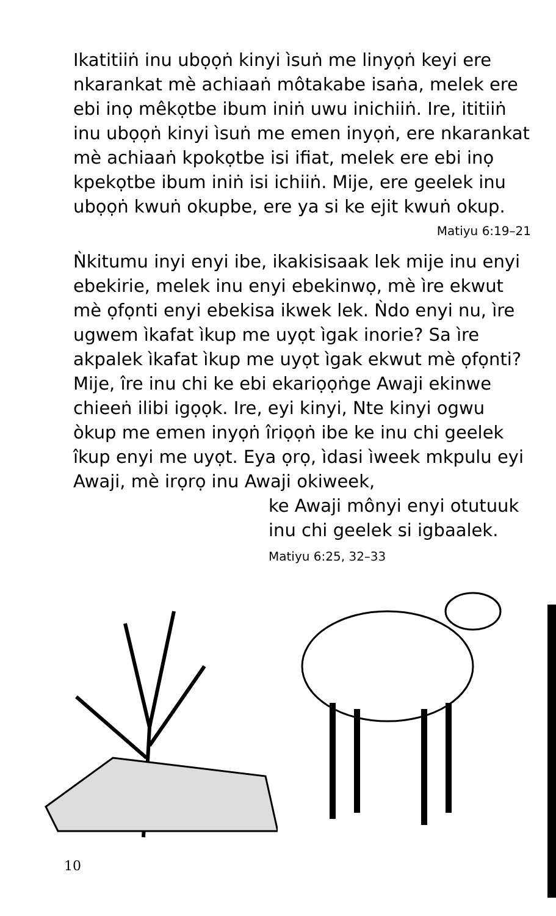Ikatitiiṅ inu ubọọṅ kinyi ìsuṅ me linyọṅ keyi ere nkarankat mè achiaaṅ môtakabe isaṅa, melek ere ebi inọ mêkọtbe ibum iniṅ uwu inichiiṅ. Ire, ititiiṅ inu ubọọṅ kinyi ìsuṅ me emen inyọṅ, ere nkarankat mè achiaaṅ kpokọtbe isi ifiat, melek ere ebi inọ kpekọtbe ibum iniṅ isi ichiiṅ. Mije, ere geelek inu ubọọṅ kwuṅ okupbe, ere ya si ke ejit kwuṅ okup. Matiyu 6:19–21
Ǹkitumu inyi enyi ibe, ikakisisaak lek mije inu enyi ebekirie, melek inu enyi ebekinwọ, mè ìre ekwut mè ọfọnti enyi ebekisa ikwek lek. Ǹdo enyi nu, ìre ugwem ìkafat ìkup me uyọt ìgak inorie? Sa ìre akpalek ìkafat ìkup me uyọt ìgak ekwut mè ọfọnti? Mije, îre inu chi ke ebi ekariọọṅge Awaji ekinwe chieeṅ ilibi igọọk. Ire, eyi kinyi, Nte kinyi ogwu òkup me emen inyọṅ îriọọṅ ibe ke inu chi geelek îkup enyi me uyọt. Eya ọrọ, ìdasi ìweek mkpulu eyi Awaji, mè irọrọ inu Awaji okiweek,
ke Awaji mônyi enyi otutuuk inu chi geelek si igbaalek.
Matiyu 6:25, 32–33
10